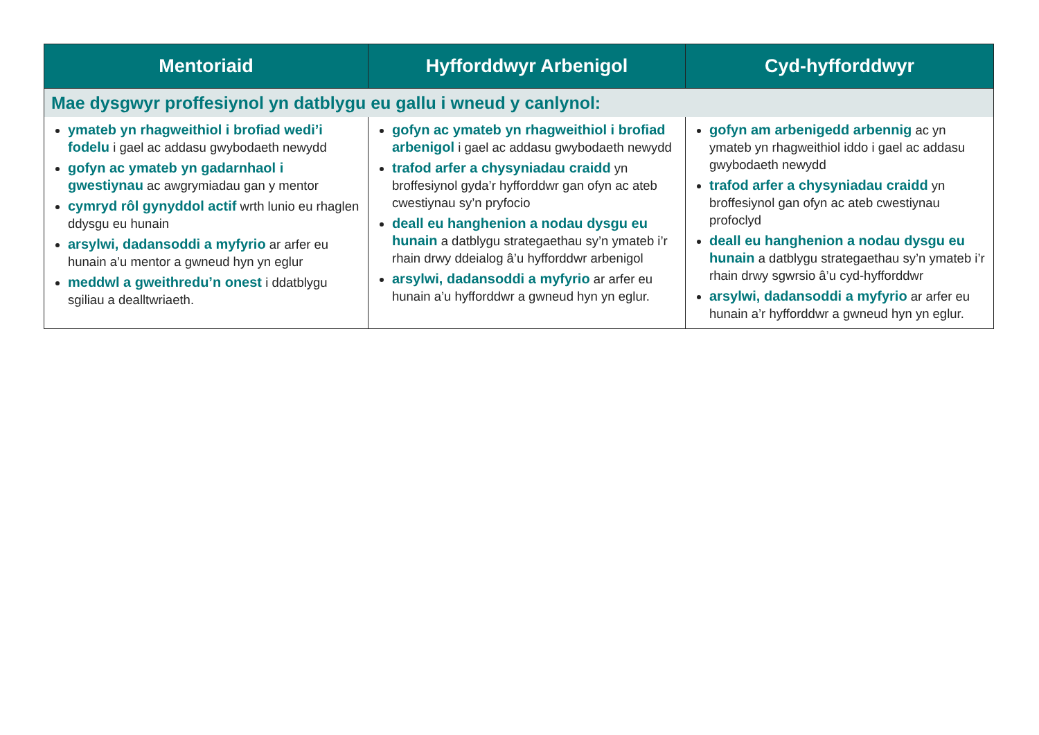| Mentoriaid | Hyfforddwyr Arbenigol | Cyd-hyfforddwyr |
| --- | --- | --- |
| Mae dysgwyr proffesiynol yn datblygu eu gallu i wneud y canlynol: | | |
| ymateb yn rhagweithiol i brofiad wedi’i fodelu i gael ac addasu gwybodaeth newydd gofyn ac ymateb yn gadarnhaol i gwestiynau ac awgrymiadau gan y mentor cymryd rôl gynyddol actif wrth lunio eu rhaglen ddysgu eu hunain arsylwi, dadansoddi a myfyrio ar arfer eu hunain a’u mentor a gwneud hyn yn eglur meddwl a gweithredu’n onest i ddatblygu sgiliau a dealltwriaeth. | gofyn ac ymateb yn rhagweithiol i brofiad arbenigol i gael ac addasu gwybodaeth newydd trafod arfer a chysyniadau craidd yn broffesiynol gyda’r hyfforddwr gan ofyn ac ateb cwestiynau sy’n pryfocio deall eu hanghenion a nodau dysgu eu hunain a datblygu strategaethau sy’n ymateb i’r rhain drwy ddeialog â’u hyfforddwr arbenigol arsylwi, dadansoddi a myfyrio ar arfer eu hunain a’u hyfforddwr a gwneud hyn yn eglur. | gofyn am arbenigedd arbennig ac yn ymateb yn rhagweithiol iddo i gael ac addasu gwybodaeth newydd trafod arfer a chysyniadau craidd yn broffesiynol gan ofyn ac ateb cwestiynau profoclyd deall eu hanghenion a nodau dysgu eu hunain a datblygu strategaethau sy’n ymateb i’r rhain drwy sgwrsio â’u cyd-hyfforddwr arsylwi, dadansoddi a myfyrio ar arfer eu hunain a’r hyfforddwr a gwneud hyn yn eglur. |